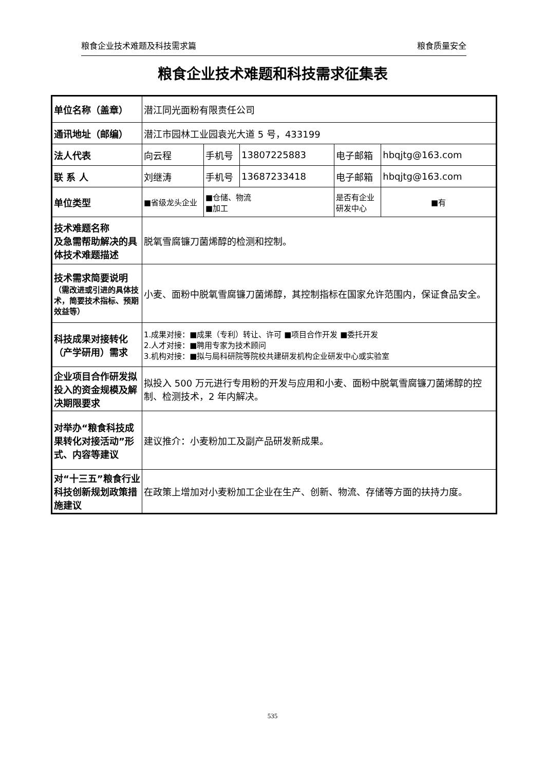粮食企业技术难题及科技需求篇 粮食质量安全
粮食企业技术难题和科技需求征集表
| 单位名称（盖章） | 潜江同光面粉有限责任公司 | | | | |
| 通讯地址（邮编） | 潜江市园林工业园袁光大道 5 号，433199 | | | | |
| 法人代表 | 向云程 | 手机号 | 13807225883 | 电子邮箱 | hbqjtg@163.com |
| 联 系 人 | 刘继涛 | 手机号 | 13687233418 | 电子邮箱 | hbqjtg@163.com |
| 单位类型 | ■省级龙头企业 | ■仓储、物流 ■加工 | | 是否有企业 研发中心 | ■有 |
| 技术难题名称 及急需帮助解决的具体技术难题描述 | 脱氧雪腐镰刀菌烯醇的检测和控制。 | | | | |
| 技术需求简要说明 （需改进或引进的具体技术，简要技术指标、预期效益等） | 小麦、面粉中脱氧雪腐镰刀菌烯醇，其控制指标在国家允许范围内，保证食品安全。 | | | | |
| 科技成果对接转化（产学研用）需求 | 1.成果对接：■成果（专利）转让、许可 ■项目合作开发 ■委托开发 2.人才对接：■聘用专家为技术顾问 3.机构对接：■拟与局科研院等院校共建研发机构企业研发中心或实验室 | | | | |
| 企业项目合作研发拟投入的资金规模及解决期限要求 | 拟投入 500 万元进行专用粉的开发与应用和小麦、面粉中脱氧雪腐镰刀菌烯醇的控制、检测技术，2 年内解决。 | | | | |
| 对举办“粮食科技成果转化对接活动”形式、内容等建议 | 建议推介：小麦粉加工及副产品研发新成果。 | | | | |
| 对“十三五”粮食行业科技创新规划政策措施建议 | 在政策上增加对小麦粉加工企业在生产、创新、物流、存储等方面的扶持力度。 | | | | |
535